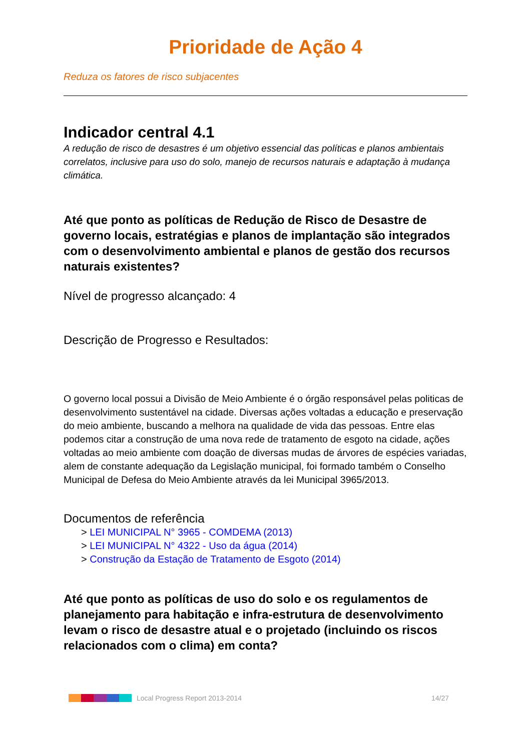Prioridade de Ação 4
Reduza os fatores de risco subjacentes
Indicador central 4.1
A redução de risco de desastres é um objetivo essencial das políticas e planos ambientais correlatos, inclusive para uso do solo, manejo de recursos naturais e adaptação à mudança climática.
Até que ponto as políticas de Redução de Risco de Desastre de governo locais, estratégias e planos de implantação são integrados com o desenvolvimento ambiental e planos de gestão dos recursos naturais existentes?
Nível de progresso alcançado: 4
Descrição de Progresso e Resultados:
O governo local possui a Divisão de Meio Ambiente é o órgão responsável pelas politicas de desenvolvimento sustentável na cidade. Diversas ações voltadas a educação e preservação do meio ambiente, buscando a melhora na qualidade de vida das pessoas. Entre elas podemos citar a construção de uma nova rede de tratamento de esgoto na cidade, ações voltadas ao meio ambiente com doação de diversas mudas de árvores de espécies variadas, alem de constante adequação da Legislação municipal, foi formado também o Conselho Municipal de Defesa do Meio Ambiente através da lei Municipal 3965/2013.
Documentos de referência
> LEI MUNICIPAL N° 3965 - COMDEMA (2013)
> LEI MUNICIPAL N° 4322 - Uso da água (2014)
> Construção da Estação de Tratamento de Esgoto (2014)
Até que ponto as políticas de uso do solo e os regulamentos de planejamento para habitação e infra-estrutura de desenvolvimento levam o risco de desastre atual e o projetado (incluindo os riscos relacionados com o clima) em conta?
Local Progress Report 2013-2014 14/27